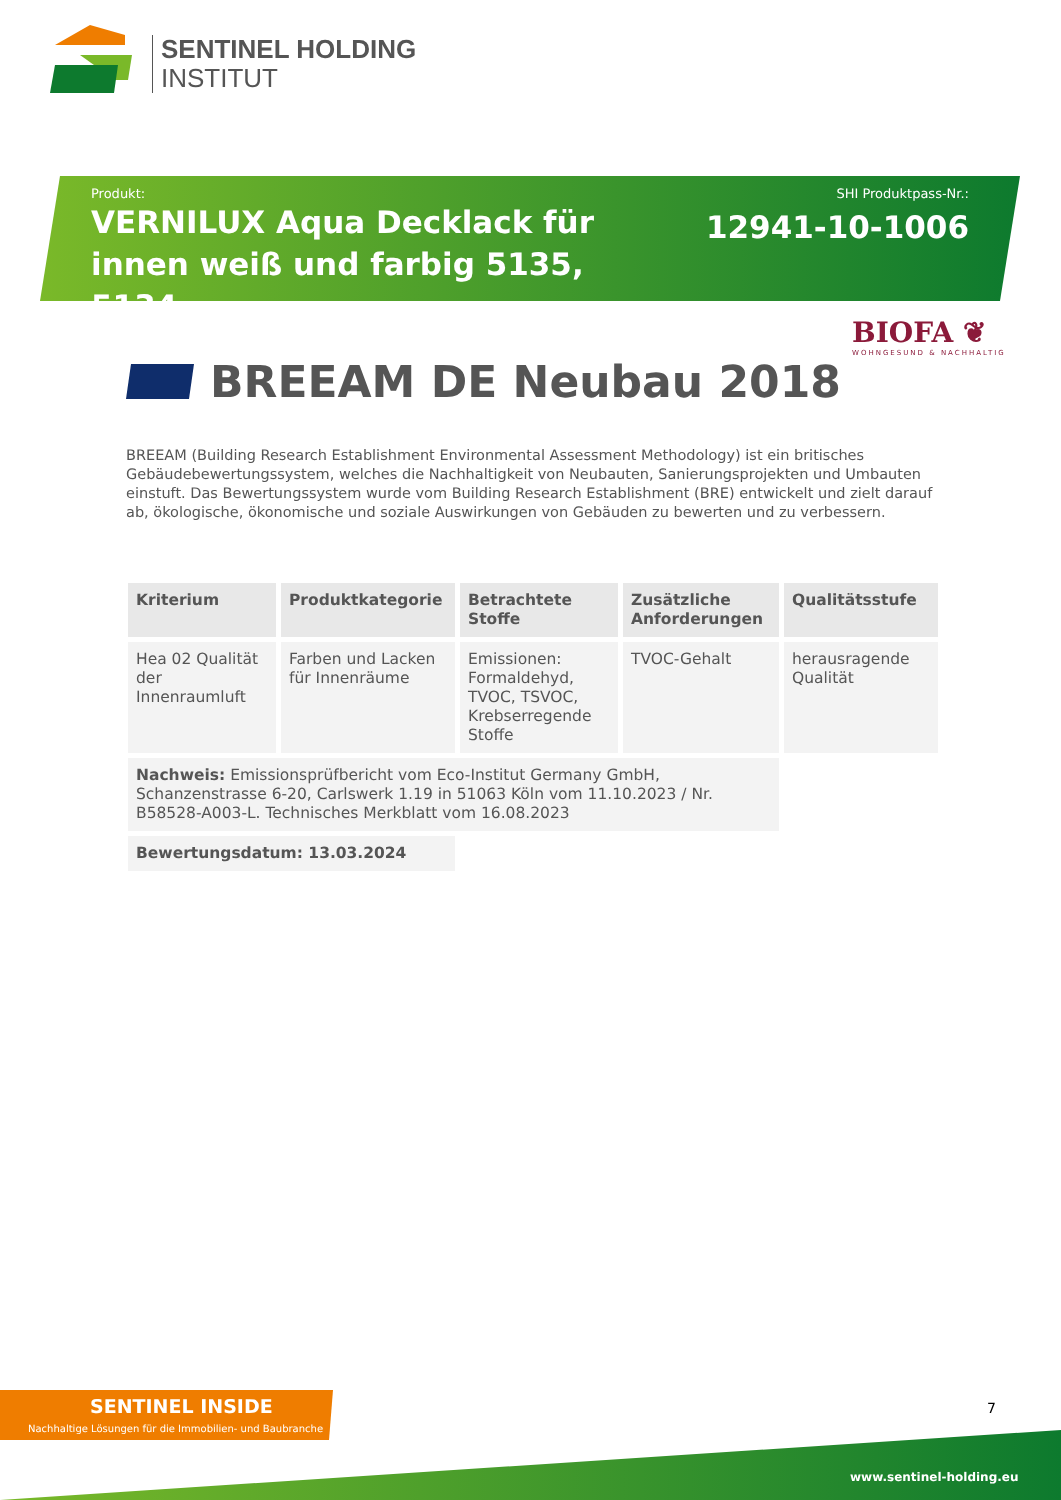SENTINEL HOLDING
INSTITUT
Produkt:
VERNILUX Aqua Decklack für innen weiß und farbig 5135, 5134
SHI Produktpass-Nr.:
12941-10-1006
BIOFA ❦
WOHNGESUND & NACHHALTIG
BREEAM DE Neubau 2018
BREEAM (Building Research Establishment Environmental Assessment Methodology) ist ein britisches Gebäudebewertungssystem, welches die Nachhaltigkeit von Neubauten, Sanierungsprojekten und Umbauten einstuft. Das Bewertungssystem wurde vom Building Research Establishment (BRE) entwickelt und zielt darauf ab, ökologische, ökonomische und soziale Auswirkungen von Gebäuden zu bewerten und zu verbessern.
| Kriterium | Produktkategorie | Betrachtete Stoffe | Zusätzliche Anforderungen | Qualitätsstufe |
| --- | --- | --- | --- | --- |
| Hea 02 Qualität der Innenraumluft | Farben und Lacken für Innenräume | Emissionen: Formaldehyd, TVOC, TSVOC, Krebserregende Stoffe | TVOC-Gehalt | herausragende Qualität |
| Nachweis: Emissionsprüfbericht vom Eco-Institut Germany GmbH, Schanzenstrasse 6-20, Carlswerk 1.19 in 51063 Köln vom 11.10.2023 / Nr. B58528-A003-L. Technisches Merkblatt vom 16.08.2023 | | | | |
| Bewertungsdatum: 13.03.2024 | | | | |
SENTINEL INSIDE
Nachhaltige Lösungen für die Immobilien- und Baubranche
7
www.sentinel-holding.eu